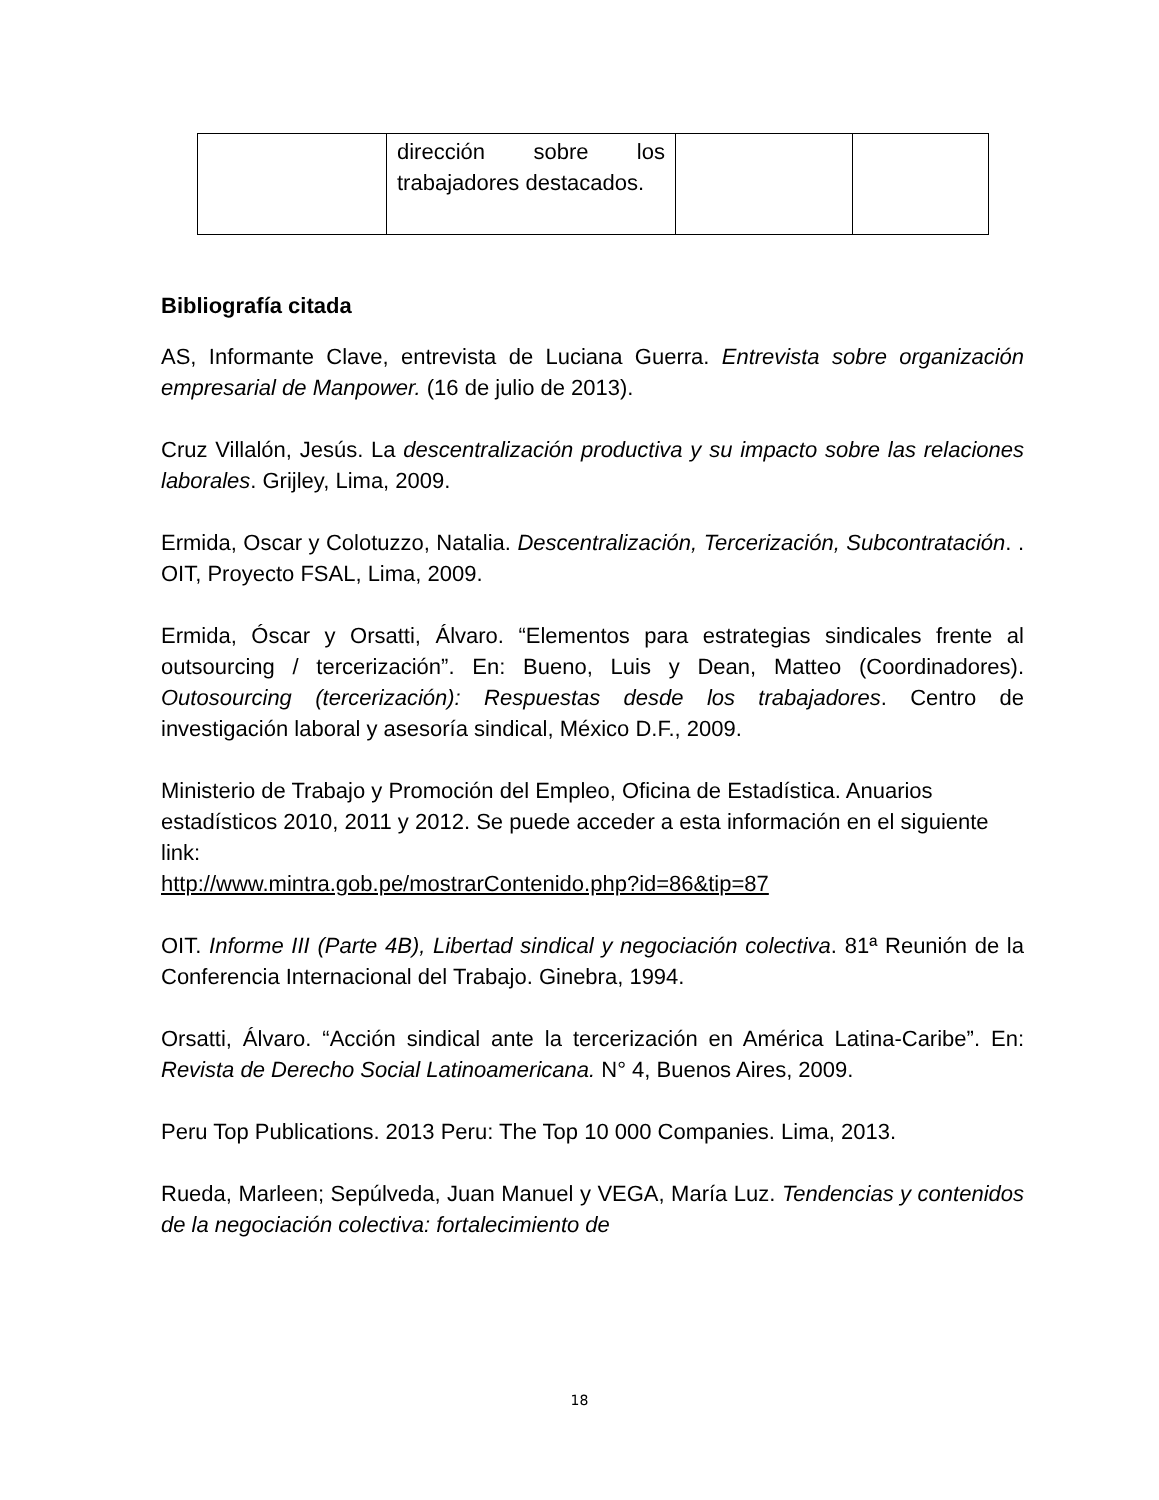| | dirección sobre los trabajadores destacados. | | |
Bibliografía citada
AS, Informante Clave, entrevista de Luciana Guerra. Entrevista sobre organización empresarial de Manpower. (16 de julio de 2013).
Cruz Villalón, Jesús. La descentralización productiva y su impacto sobre las relaciones laborales. Grijley, Lima, 2009.
Ermida, Oscar y Colotuzzo, Natalia. Descentralización, Tercerización, Subcontratación. . OIT, Proyecto FSAL, Lima, 2009.
Ermida, Óscar y Orsatti, Álvaro. “Elementos para estrategias sindicales frente al outsourcing / tercerización”. En: Bueno, Luis y Dean, Matteo (Coordinadores). Outosourcing (tercerización): Respuestas desde los trabajadores. Centro de investigación laboral y asesoría sindical, México D.F., 2009.
Ministerio de Trabajo y Promoción del Empleo, Oficina de Estadística. Anuarios estadísticos 2010, 2011 y 2012. Se puede acceder a esta información en el siguiente link:
http://www.mintra.gob.pe/mostrarContenido.php?id=86&tip=87
OIT. Informe III (Parte 4B), Libertad sindical y negociación colectiva. 81ª Reunión de la Conferencia Internacional del Trabajo. Ginebra, 1994.
Orsatti, Álvaro. “Acción sindical ante la tercerización en América Latina-Caribe”. En: Revista de Derecho Social Latinoamericana. N° 4, Buenos Aires, 2009.
Peru Top Publications. 2013 Peru: The Top 10 000 Companies. Lima, 2013.
Rueda, Marleen; Sepúlveda, Juan Manuel y VEGA, María Luz. Tendencias y contenidos de la negociación colectiva: fortalecimiento de
18